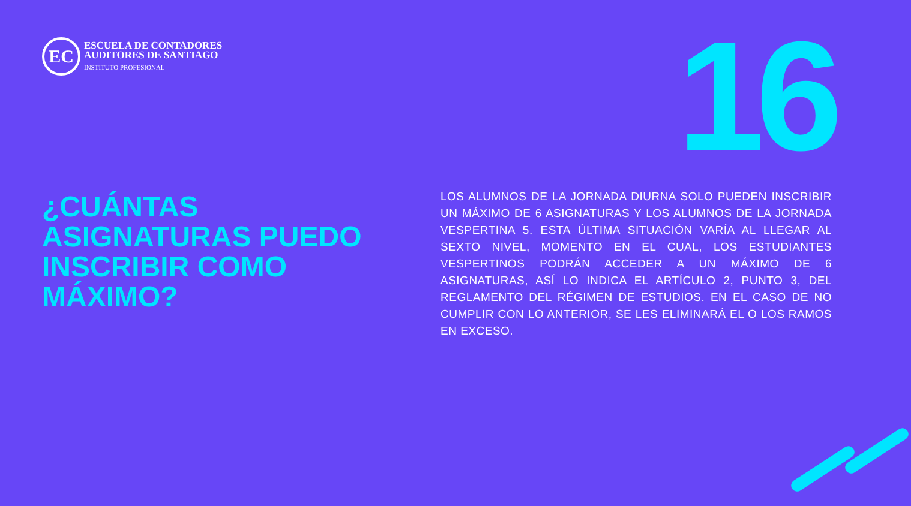EC
ESCUELA DE CONTADORES
AUDITORES DE SANTIAGO
INSTITUTO PROFESIONAL
16
¿CUÁNTAS ASIGNATURAS PUEDO INSCRIBIR COMO MÁXIMO?
LOS ALUMNOS DE LA JORNADA DIURNA SOLO PUEDEN INSCRIBIR UN MÁXIMO DE 6 ASIGNATURAS Y LOS ALUMNOS DE LA JORNADA VESPERTINA 5. ESTA ÚLTIMA SITUACIÓN VARÍA AL LLEGAR AL SEXTO NIVEL, MOMENTO EN EL CUAL, LOS ESTUDIANTES VESPERTINOS PODRÁN ACCEDER A UN MÁXIMO DE 6 ASIGNATURAS, ASÍ LO INDICA EL ARTÍCULO 2, PUNTO 3, DEL REGLAMENTO DEL RÉGIMEN DE ESTUDIOS. EN EL CASO DE NO CUMPLIR CON LO ANTERIOR, SE LES ELIMINARÁ EL O LOS RAMOS EN EXCESO.